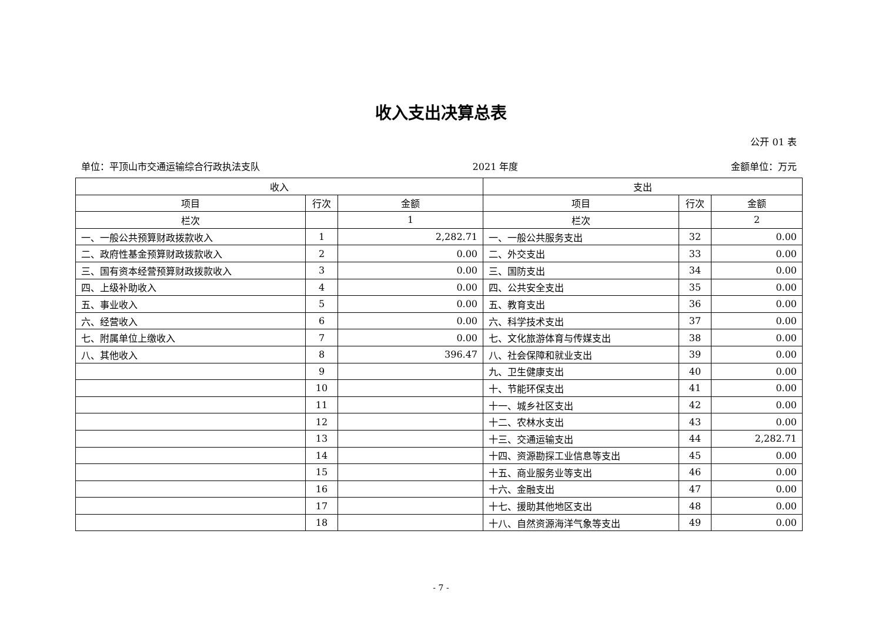收入支出决算总表
公开 01 表
单位：平顶山市交通运输综合行政执法支队 2021 年度 金额单位：万元
| 收入 | | | 支出 | | |
| --- | --- | --- | --- | --- | --- |
| 项目 | 行次 | 金额 | 项目 | 行次 | 金额 |
| 栏次 | | 1 | 栏次 | | 2 |
| 一、一般公共预算财政拨款收入 | 1 | 2,282.71 | 一、一般公共服务支出 | 32 | 0.00 |
| 二、政府性基金预算财政拨款收入 | 2 | 0.00 | 二、外交支出 | 33 | 0.00 |
| 三、国有资本经营预算财政拨款收入 | 3 | 0.00 | 三、国防支出 | 34 | 0.00 |
| 四、上级补助收入 | 4 | 0.00 | 四、公共安全支出 | 35 | 0.00 |
| 五、事业收入 | 5 | 0.00 | 五、教育支出 | 36 | 0.00 |
| 六、经营收入 | 6 | 0.00 | 六、科学技术支出 | 37 | 0.00 |
| 七、附属单位上缴收入 | 7 | 0.00 | 七、文化旅游体育与传媒支出 | 38 | 0.00 |
| 八、其他收入 | 8 | 396.47 | 八、社会保障和就业支出 | 39 | 0.00 |
| | 9 | | 九、卫生健康支出 | 40 | 0.00 |
| | 10 | | 十、节能环保支出 | 41 | 0.00 |
| | 11 | | 十一、城乡社区支出 | 42 | 0.00 |
| | 12 | | 十二、农林水支出 | 43 | 0.00 |
| | 13 | | 十三、交通运输支出 | 44 | 2,282.71 |
| | 14 | | 十四、资源勘探工业信息等支出 | 45 | 0.00 |
| | 15 | | 十五、商业服务业等支出 | 46 | 0.00 |
| | 16 | | 十六、金融支出 | 47 | 0.00 |
| | 17 | | 十七、援助其他地区支出 | 48 | 0.00 |
| | 18 | | 十八、自然资源海洋气象等支出 | 49 | 0.00 |
- 7 -